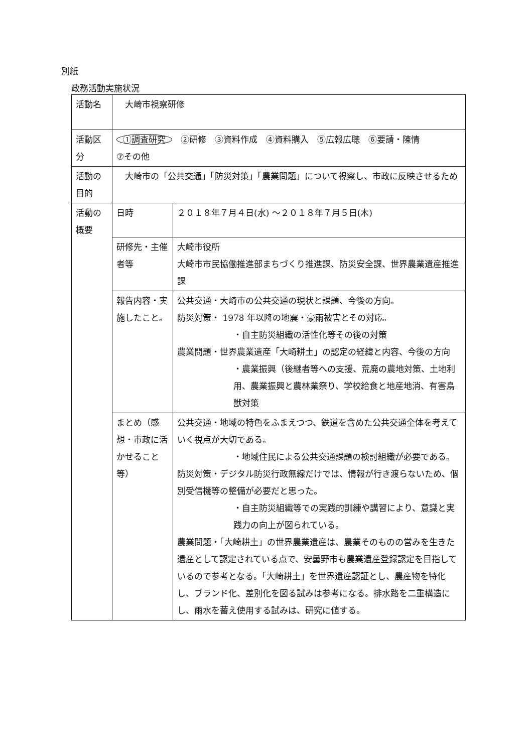別紙
政務活動実施状況
| 活動名 | 大崎市視察研修 | |
| 活動区分 | ①調査研究 ②研修 ③資料作成 ④資料購入 ⑤広報広聴 ⑥要請・陳情 ⑦その他 | |
| 活動の目的 | 大崎市の「公共交通」「防災対策」「農業問題」について視察し、市政に反映させるため | |
| 活動の概要 | 日時 | ２０１８年７月４日(水) ～２０１８年７月５日(木) |
| | 研修先・主催者等 | 大崎市役所 大崎市市民協働推進部まちづくり推進課、防災安全課、世界農業遺産推進課 |
| | 報告内容・実施したこと。 | 公共交通・大崎市の公共交通の現状と課題、今後の方向。 防災対策・ 1978 年以降の地震・豪雨被害とその対応。 ・自主防災組織の活性化等その後の対策 農業問題・世界農業遺産「大崎耕土」の認定の経緯と内容、今後の方向 ・農業振興（後継者等への支援、荒廃の農地対策、土地利用、農業振興と農林業祭り、学校給食と地産地消、有害鳥獣対策 |
| | まとめ（感想・市政に活かせること等） | 公共交通・地域の特色をふまえつつ、鉄道を含めた公共交通全体を考えていく視点が大切である。 ・地域住民による公共交通課題の検討組織が必要である。 防災対策・デジタル防災行政無線だけでは、情報が行き渡らないため、個別受信機等の整備が必要だと思った。 ・自主防災組織等での実践的訓練や講習により、意識と実践力の向上が図られている。 農業問題・「大崎耕土」の世界農業遺産は、農業そのものの営みを生きた遺産として認定されている点で、安曇野市も農業遺産登録認定を目指しているので参考となる。「大崎耕土」を世界遺産認証とし、農産物を特化し、ブランド化、差別化を図る試みは参考になる。排水路を二重構造にし、雨水を蓄え使用する試みは、研究に値する。 |